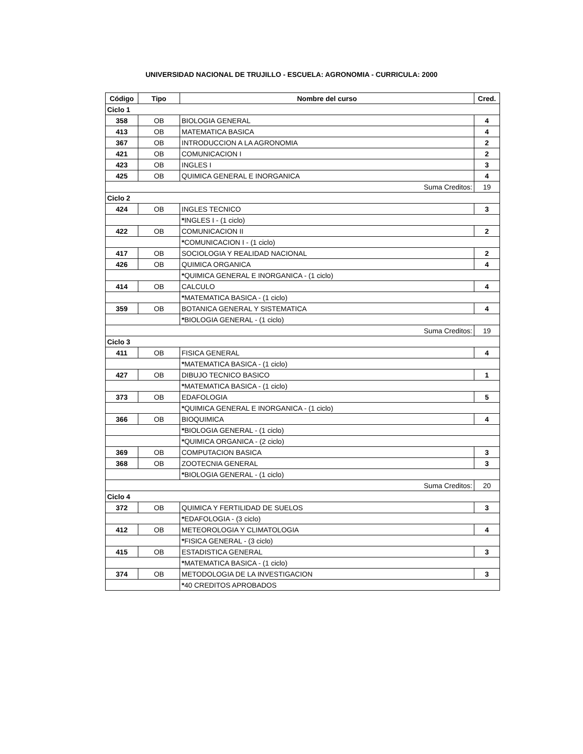UNIVERSIDAD NACIONAL DE TRUJILLO - ESCUELA: AGRONOMIA - CURRICULA: 2000
| Código | Tipo | Nombre del curso | Cred. |
| --- | --- | --- | --- |
| Ciclo 1 | | | |
| 358 | OB | BIOLOGIA GENERAL | 4 |
| 413 | OB | MATEMATICA BASICA | 4 |
| 367 | OB | INTRODUCCION A LA AGRONOMIA | 2 |
| 421 | OB | COMUNICACION I | 2 |
| 423 | OB | INGLES I | 3 |
| 425 | OB | QUIMICA GENERAL E INORGANICA | 4 |
| Suma Creditos: | | | 19 |
| Ciclo 2 | | | |
| 424 | OB | INGLES TECNICO | 3 |
| | | * INGLES I - (1 ciclo) | |
| 422 | OB | COMUNICACION II | 2 |
| | | * COMUNICACION I - (1 ciclo) | |
| 417 | OB | SOCIOLOGIA Y REALIDAD NACIONAL | 2 |
| 426 | OB | QUIMICA ORGANICA | 4 |
| | | * QUIMICA GENERAL E INORGANICA - (1 ciclo) | |
| 414 | OB | CALCULO | 4 |
| | | * MATEMATICA BASICA - (1 ciclo) | |
| 359 | OB | BOTANICA GENERAL Y SISTEMATICA | 4 |
| | | * BIOLOGIA GENERAL - (1 ciclo) | |
| Suma Creditos: | | | 19 |
| Ciclo 3 | | | |
| 411 | OB | FISICA GENERAL | 4 |
| | | * MATEMATICA BASICA - (1 ciclo) | |
| 427 | OB | DIBUJO TECNICO BASICO | 1 |
| | | * MATEMATICA BASICA - (1 ciclo) | |
| 373 | OB | EDAFOLOGIA | 5 |
| | | * QUIMICA GENERAL E INORGANICA - (1 ciclo) | |
| 366 | OB | BIOQUIMICA | 4 |
| | | * BIOLOGIA GENERAL - (1 ciclo) | |
| | | * QUIMICA ORGANICA - (2 ciclo) | |
| 369 | OB | COMPUTACION BASICA | 3 |
| 368 | OB | ZOOTECNIA GENERAL | 3 |
| | | * BIOLOGIA GENERAL - (1 ciclo) | |
| Suma Creditos: | | | 20 |
| Ciclo 4 | | | |
| 372 | OB | QUIMICA Y FERTILIDAD DE SUELOS | 3 |
| | | * EDAFOLOGIA - (3 ciclo) | |
| 412 | OB | METEOROLOGIA Y CLIMATOLOGIA | 4 |
| | | * FISICA GENERAL - (3 ciclo) | |
| 415 | OB | ESTADISTICA GENERAL | 3 |
| | | * MATEMATICA BASICA - (1 ciclo) | |
| 374 | OB | METODOLOGIA DE LA INVESTIGACION | 3 |
| | | * 40 CREDITOS APROBADOS | |